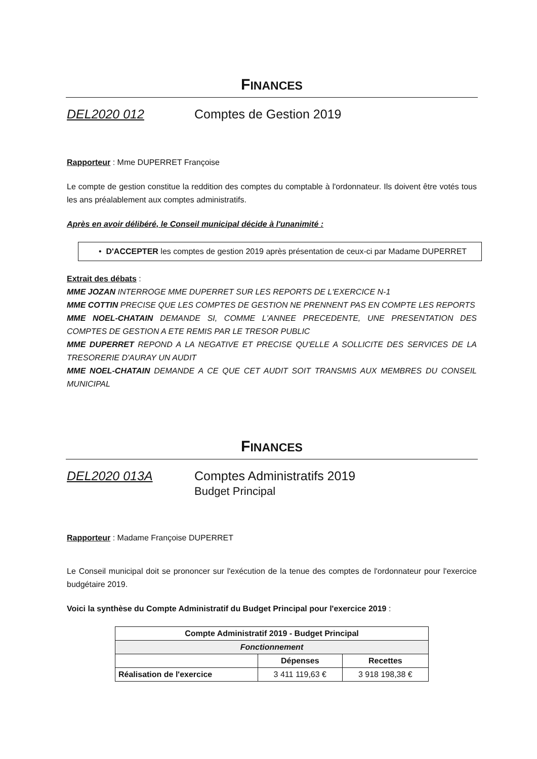FINANCES
DEL2020 012 Comptes de Gestion 2019
Rapporteur : Mme DUPERRET Françoise
Le compte de gestion constitue la reddition des comptes du comptable à l'ordonnateur. Ils doivent être votés tous les ans préalablement aux comptes administratifs.
Après en avoir délibéré, le Conseil municipal décide à l'unanimité :
• D'ACCEPTER les comptes de gestion 2019 après présentation de ceux-ci par Madame DUPERRET
Extrait des débats :
MME JOZAN INTERROGE MME DUPERRET SUR LES REPORTS DE L'EXERCICE N-1
MME COTTIN PRECISE QUE LES COMPTES DE GESTION NE PRENNENT PAS EN COMPTE LES REPORTS
MME NOEL-CHATAIN DEMANDE SI, COMME L'ANNEE PRECEDENTE, UNE PRESENTATION DES COMPTES DE GESTION A ETE REMIS PAR LE TRESOR PUBLIC
MME DUPERRET REPOND A LA NEGATIVE ET PRECISE QU'ELLE A SOLLICITE DES SERVICES DE LA TRESORERIE D'AURAY UN AUDIT
MME NOEL-CHATAIN DEMANDE A CE QUE CET AUDIT SOIT TRANSMIS AUX MEMBRES DU CONSEIL MUNICIPAL
FINANCES
DEL2020 013A Comptes Administratifs 2019
Budget Principal
Rapporteur : Madame Françoise DUPERRET
Le Conseil municipal doit se prononcer sur l'exécution de la tenue des comptes de l'ordonnateur pour l'exercice budgétaire 2019.
Voici la synthèse du Compte Administratif du Budget Principal pour l'exercice 2019 :
| Compte Administratif 2019 - Budget Principal | | |
| --- | --- | --- |
| Fonctionnement | | |
| | Dépenses | Recettes |
| Réalisation de l'exercice | 3 411 119,63 € | 3 918 198,38 € |